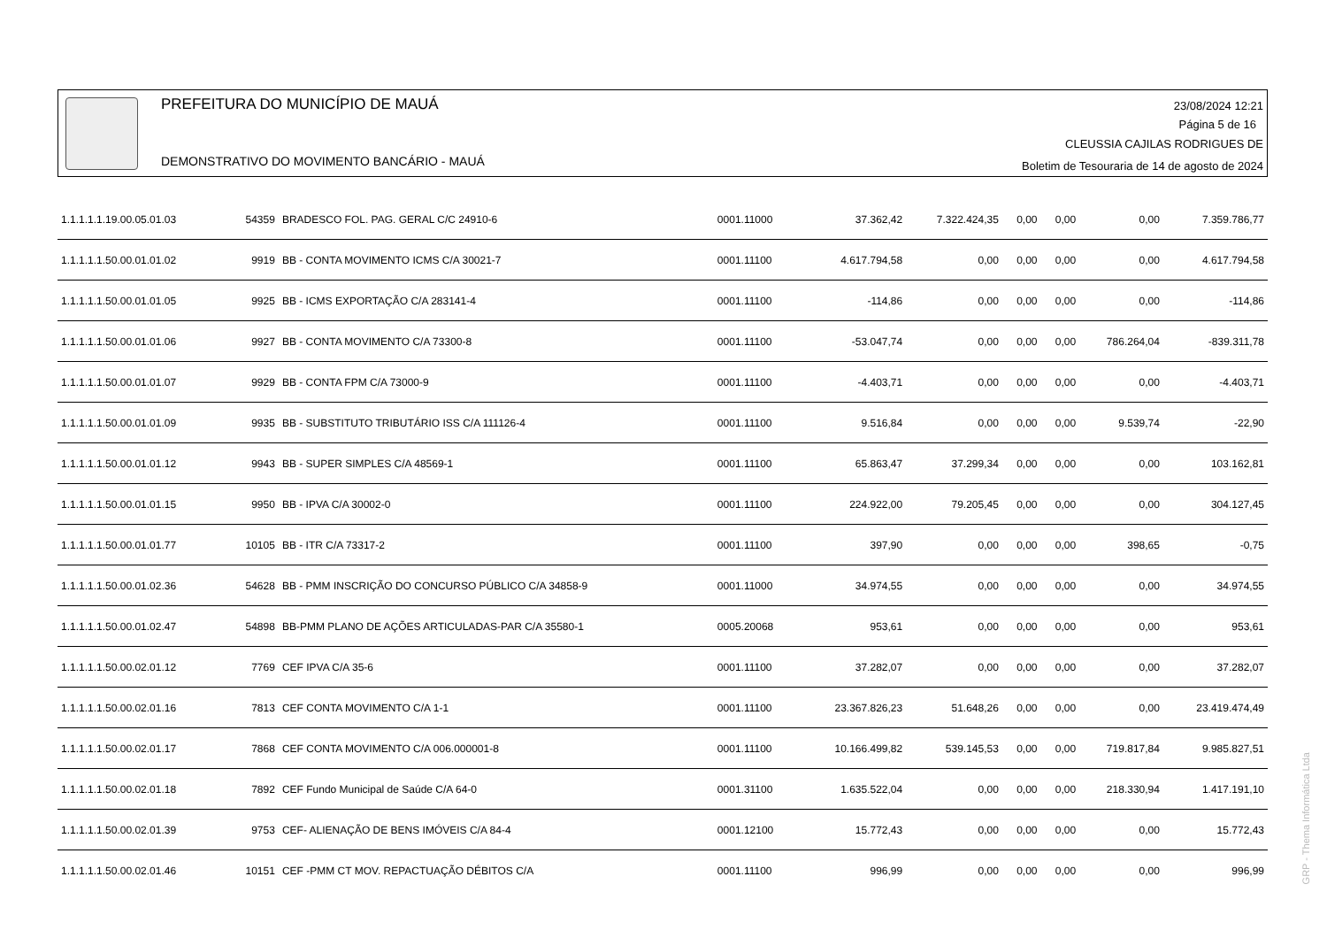PREFEITURA DO MUNICÍPIO DE MAUÁ
DEMONSTRATIVO DO MOVIMENTO BANCÁRIO - MAUÁ
23/08/2024 12:21
Página 5 de 16
CLEUSSIA CAJILAS RODRIGUES DE
Boletim de Tesouraria de 14 de agosto de 2024
| 1.1.1.1.1.19.00.05.01.03 | 54359 | BRADESCO FOL. PAG. GERAL C/C 24910-6 | 0001.11000 | 37.362,42 | 7.322.424,35 | 0,00 | 0,00 | 0,00 | 7.359.786,77 |
| 1.1.1.1.1.50.00.01.01.02 | 9919 | BB - CONTA MOVIMENTO ICMS C/A 30021-7 | 0001.11100 | 4.617.794,58 | 0,00 | 0,00 | 0,00 | 0,00 | 4.617.794,58 |
| 1.1.1.1.1.50.00.01.01.05 | 9925 | BB - ICMS EXPORTAÇÃO C/A 283141-4 | 0001.11100 | -114,86 | 0,00 | 0,00 | 0,00 | 0,00 | -114,86 |
| 1.1.1.1.1.50.00.01.01.06 | 9927 | BB - CONTA MOVIMENTO C/A 73300-8 | 0001.11100 | -53.047,74 | 0,00 | 0,00 | 0,00 | 786.264,04 | -839.311,78 |
| 1.1.1.1.1.50.00.01.01.07 | 9929 | BB - CONTA FPM C/A 73000-9 | 0001.11100 | -4.403,71 | 0,00 | 0,00 | 0,00 | 0,00 | -4.403,71 |
| 1.1.1.1.1.50.00.01.01.09 | 9935 | BB - SUBSTITUTO TRIBUTÁRIO ISS C/A 111126-4 | 0001.11100 | 9.516,84 | 0,00 | 0,00 | 0,00 | 9.539,74 | -22,90 |
| 1.1.1.1.1.50.00.01.01.12 | 9943 | BB - SUPER SIMPLES C/A 48569-1 | 0001.11100 | 65.863,47 | 37.299,34 | 0,00 | 0,00 | 0,00 | 103.162,81 |
| 1.1.1.1.1.50.00.01.01.15 | 9950 | BB - IPVA C/A 30002-0 | 0001.11100 | 224.922,00 | 79.205,45 | 0,00 | 0,00 | 0,00 | 304.127,45 |
| 1.1.1.1.1.50.00.01.01.77 | 10105 | BB - ITR C/A 73317-2 | 0001.11100 | 397,90 | 0,00 | 0,00 | 0,00 | 398,65 | -0,75 |
| 1.1.1.1.1.50.00.01.02.36 | 54628 | BB - PMM INSCRIÇÃO DO CONCURSO PÚBLICO C/A 34858-9 | 0001.11000 | 34.974,55 | 0,00 | 0,00 | 0,00 | 0,00 | 34.974,55 |
| 1.1.1.1.1.50.00.01.02.47 | 54898 | BB-PMM PLANO DE AÇÕES ARTICULADAS-PAR C/A 35580-1 | 0005.20068 | 953,61 | 0,00 | 0,00 | 0,00 | 0,00 | 953,61 |
| 1.1.1.1.1.50.00.02.01.12 | 7769 | CEF IPVA C/A 35-6 | 0001.11100 | 37.282,07 | 0,00 | 0,00 | 0,00 | 0,00 | 37.282,07 |
| 1.1.1.1.1.50.00.02.01.16 | 7813 | CEF CONTA MOVIMENTO C/A 1-1 | 0001.11100 | 23.367.826,23 | 51.648,26 | 0,00 | 0,00 | 0,00 | 23.419.474,49 |
| 1.1.1.1.1.50.00.02.01.17 | 7868 | CEF CONTA MOVIMENTO C/A 006.000001-8 | 0001.11100 | 10.166.499,82 | 539.145,53 | 0,00 | 0,00 | 719.817,84 | 9.985.827,51 |
| 1.1.1.1.1.50.00.02.01.18 | 7892 | CEF Fundo Municipal de Saúde C/A 64-0 | 0001.31100 | 1.635.522,04 | 0,00 | 0,00 | 0,00 | 218.330,94 | 1.417.191,10 |
| 1.1.1.1.1.50.00.02.01.39 | 9753 | CEF- ALIENAÇÃO DE BENS IMÓVEIS C/A 84-4 | 0001.12100 | 15.772,43 | 0,00 | 0,00 | 0,00 | 0,00 | 15.772,43 |
| 1.1.1.1.1.50.00.02.01.46 | 10151 | CEF -PMM CT MOV. REPACTUAÇÃO DÉBITOS C/A | 0001.11100 | 996,99 | 0,00 | 0,00 | 0,00 | 0,00 | 996,99 |
GRP - Thema Informática Ltda